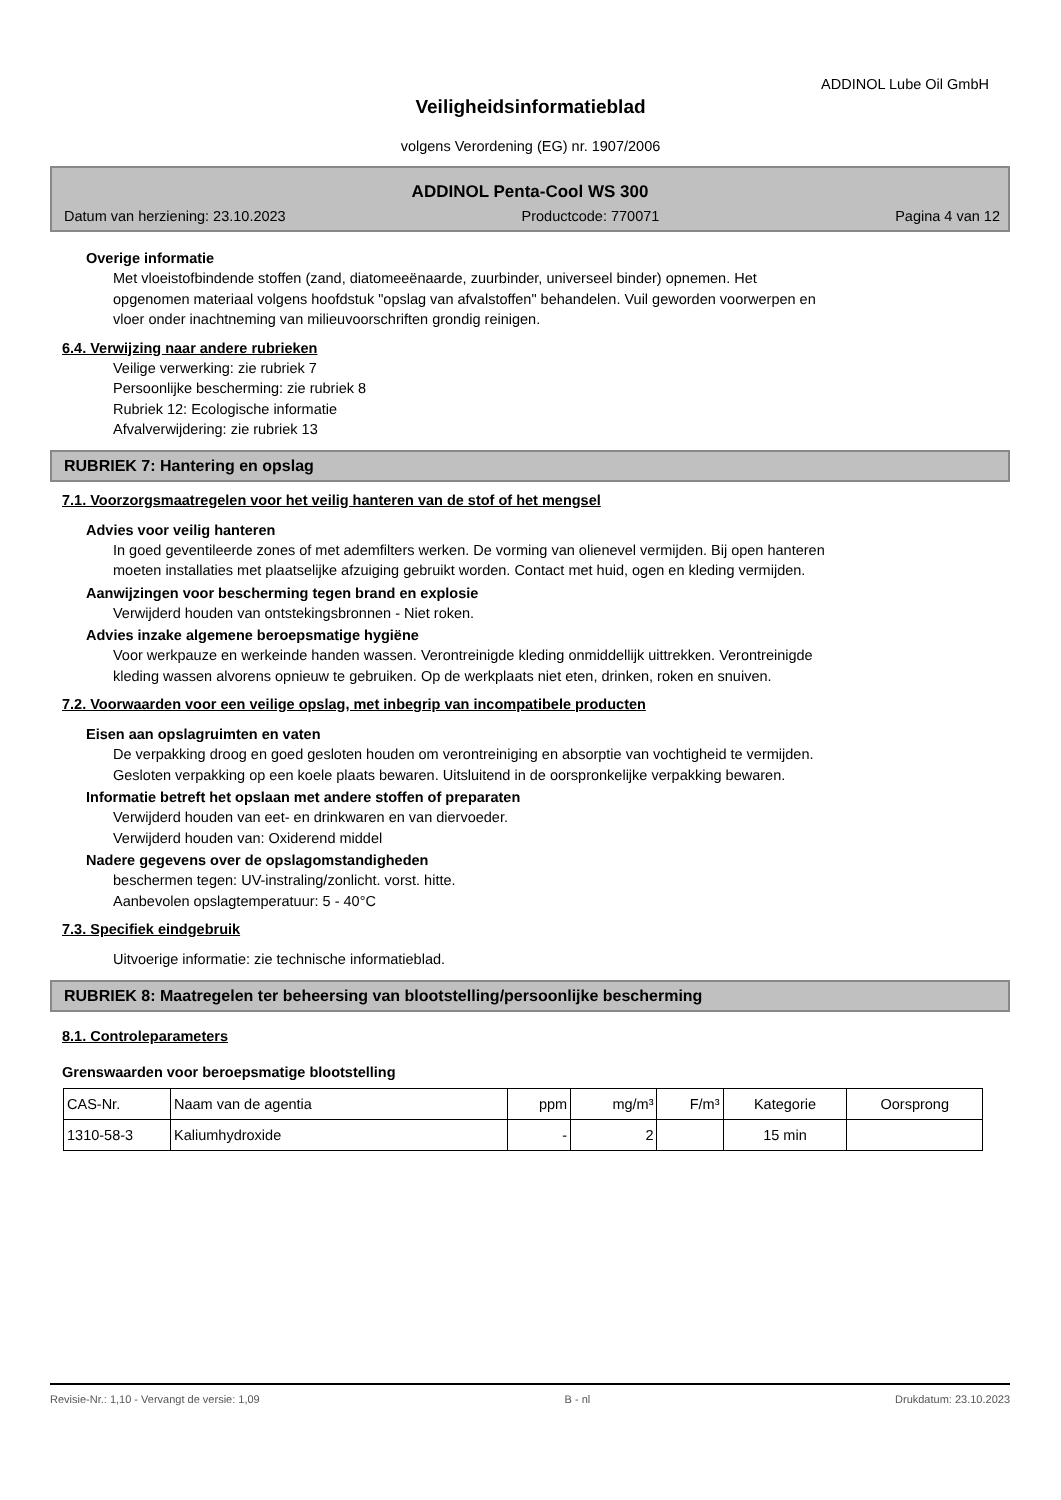ADDINOL Lube Oil GmbH
Veiligheidsinformatieblad
volgens Verordening (EG) nr. 1907/2006
ADDINOL Penta-Cool WS 300
Datum van herziening: 23.10.2023 Productcode: 770071 Pagina 4 van 12
Overige informatie
Met vloeistofbindende stoffen (zand, diatomeeënaarde, zuurbinder, universeel binder) opnemen. Het
opgenomen materiaal volgens hoofdstuk "opslag van afvalstoffen" behandelen. Vuil geworden voorwerpen en
vloer onder inachtneming van milieuvoorschriften grondig reinigen.
6.4. Verwijzing naar andere rubrieken
Veilige verwerking: zie rubriek 7
Persoonlijke bescherming: zie rubriek 8
Rubriek 12: Ecologische informatie
Afvalverwijdering: zie rubriek 13
RUBRIEK 7: Hantering en opslag
7.1. Voorzorgsmaatregelen voor het veilig hanteren van de stof of het mengsel
Advies voor veilig hanteren
In goed geventileerde zones of met ademfilters werken. De vorming van olienevel vermijden. Bij open hanteren
moeten installaties met plaatselijke afzuiging gebruikt worden. Contact met huid, ogen en kleding vermijden.
Aanwijzingen voor bescherming tegen brand en explosie
Verwijderd houden van ontstekingsbronnen - Niet roken.
Advies inzake algemene beroepsmatige hygiëne
Voor werkpauze en werkeinde handen wassen. Verontreinigde kleding onmiddellijk uittrekken. Verontreinigde
kleding wassen alvorens opnieuw te gebruiken. Op de werkplaats niet eten, drinken, roken en snuiven.
7.2. Voorwaarden voor een veilige opslag, met inbegrip van incompatibele producten
Eisen aan opslagruimten en vaten
De verpakking droog en goed gesloten houden om verontreiniging en absorptie van vochtigheid te vermijden.
Gesloten verpakking op een koele plaats bewaren. Uitsluitend in de oorspronkelijke verpakking bewaren.
Informatie betreft het opslaan met andere stoffen of preparaten
Verwijderd houden van eet- en drinkwaren en van diervoeder.
Verwijderd houden van: Oxiderend middel
Nadere gegevens over de opslagomstandigheden
beschermen tegen: UV-instraling/zonlicht. vorst. hitte.
Aanbevolen opslagtemperatuur: 5 - 40°C
7.3. Specifiek eindgebruik
Uitvoerige informatie: zie technische informatieblad.
RUBRIEK 8: Maatregelen ter beheersing van blootstelling/persoonlijke bescherming
8.1. Controleparameters
Grenswaarden voor beroepsmatige blootstelling
| CAS-Nr. | Naam van de agentia | ppm | mg/m³ | F/m³ | Kategorie | Oorsprong |
| 1310-58-3 | Kaliumhydroxide | - | 2 | | 15 min | |
Revisie-Nr.: 1,10 - Vervangt de versie: 1,09 B - nl Drukdatum: 23.10.2023